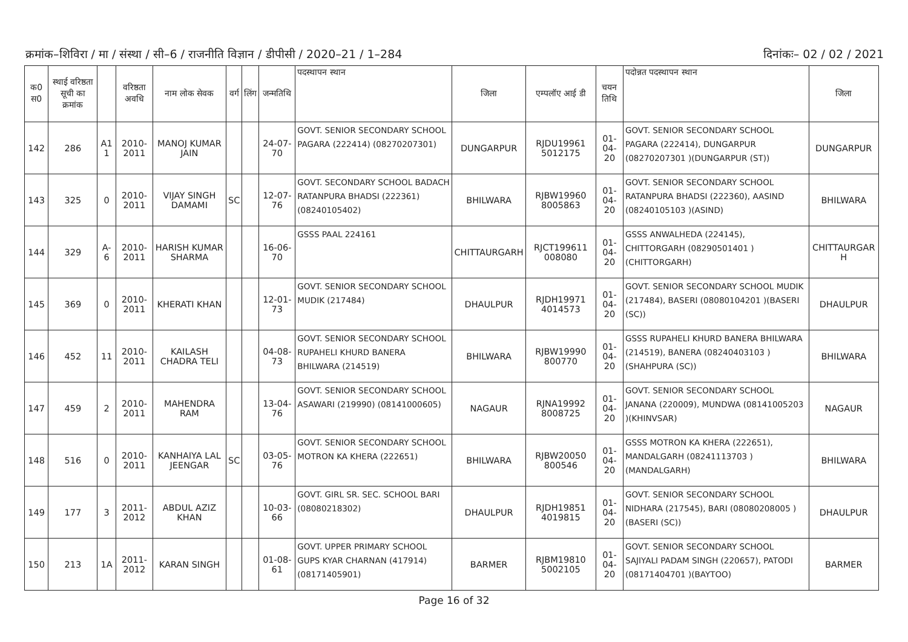क्रमांक–शिविरा / मा / संस्था / सी–6 / राजनीति विज्ञान / डीपीसी / 2020–21 / 1–284 दिनांकः– 02 / 02 / 2021
| क0 स0 | स्थाई वरिष्ठता सूची का क्रमांक | | वरिष्ठता अवधि | नाम लोक सेवक | वर्ग | लिंग | जन्मतिथि | पदस्थापन स्थान | जिला | एम्पलॉए आई डी | चयन तिथि | पदोन्नत पदस्थापन स्थान | जिला |
| --- | --- | --- | --- | --- | --- | --- | --- | --- | --- | --- | --- | --- | --- |
| 142 | 286 | A1 1 | 2010-2011 | MANOJ KUMAR JAIN | | | 24-07-70 | GOVT. SENIOR SECONDARY SCHOOL PAGARA (222414) (08270207301) | DUNGARPUR | RJDU19961 5012175 | 01-04-20 | GOVT. SENIOR SECONDARY SCHOOL PAGARA (222414), DUNGARPUR (08270207301 )(DUNGARPUR (ST)) | DUNGARPUR |
| 143 | 325 | 0 | 2010-2011 | VIJAY SINGH DAMAMI | SC | | 12-07-76 | GOVT. SECONDARY SCHOOL BADACH RATANPURA BHADSI (222361) (08240105402) | BHILWARA | RJBW19960 8005863 | 01-04-20 | GOVT. SENIOR SECONDARY SCHOOL RATANPURA BHADSI (222360), AASIND (08240105103 )(ASIND) | BHILWARA |
| 144 | 329 | A-6 | 2010-2011 | HARISH KUMAR SHARMA | | | 16-06-70 | GSSS PAAL 224161 | CHITTAURGARH | RJCT199611 008080 | 01-04-20 | GSSS ANWALHEDA (224145), CHITTORGARH (08290501401 )(CHITTORGARH) | CHITTAURGAR H |
| 145 | 369 | 0 | 2010-2011 | KHERATI KHAN | | | 12-01-73 | GOVT. SENIOR SECONDARY SCHOOL MUDIK (217484) | DHAULPUR | RJDH19971 4014573 | 01-04-20 | GOVT. SENIOR SECONDARY SCHOOL MUDIK (217484), BASERI (08080104201 )(BASERI (SC)) | DHAULPUR |
| 146 | 452 | 11 | 2010-2011 | KAILASH CHADRA TELI | | | 04-08-73 | GOVT. SENIOR SECONDARY SCHOOL RUPAHELI KHURD BANERA BHILWARA (214519) | BHILWARA | RJBW19990 800770 | 01-04-20 | GSSS RUPAHELI KHURD BANERA BHILWARA (214519), BANERA (08240403103 )(SHAHPURA (SC)) | BHILWARA |
| 147 | 459 | 2 | 2010-2011 | MAHENDRA RAM | | | 13-04-76 | GOVT. SENIOR SECONDARY SCHOOL ASAWARI (219990) (08141000605) | NAGAUR | RJNA19992 8008725 | 01-04-20 | GOVT. SENIOR SECONDARY SCHOOL JANANA (220009), MUNDWA (08141005203 )(KHINVSAR) | NAGAUR |
| 148 | 516 | 0 | 2010-2011 | KANHAIYA LAL JEENGAR | SC | | 03-05-76 | GOVT. SENIOR SECONDARY SCHOOL MOTRON KA KHERA (222651) | BHILWARA | RJBW20050 800546 | 01-04-20 | GSSS MOTRON KA KHERA (222651), MANDALGARH (08241113703 )(MANDALGARH) | BHILWARA |
| 149 | 177 | 3 | 2011-2012 | ABDUL AZIZ KHAN | | | 10-03-66 | GOVT. GIRL SR. SEC. SCHOOL BARI (08080218302) | DHAULPUR | RJDH19851 4019815 | 01-04-20 | GOVT. SENIOR SECONDARY SCHOOL NIDHARA (217545), BARI (08080208005 )(BASERI (SC)) | DHAULPUR |
| 150 | 213 | 1A | 2011-2012 | KARAN SINGH | | | 01-08-61 | GOVT. UPPER PRIMARY SCHOOL GUPS KYAR CHARNAN (417914) (08171405901) | BARMER | RJBM19810 5002105 | 01-04-20 | GOVT. SENIOR SECONDARY SCHOOL SAJIYALI PADAM SINGH (220657), PATODI (08171404701 )(BAYTOO) | BARMER |
Page 16 of 32